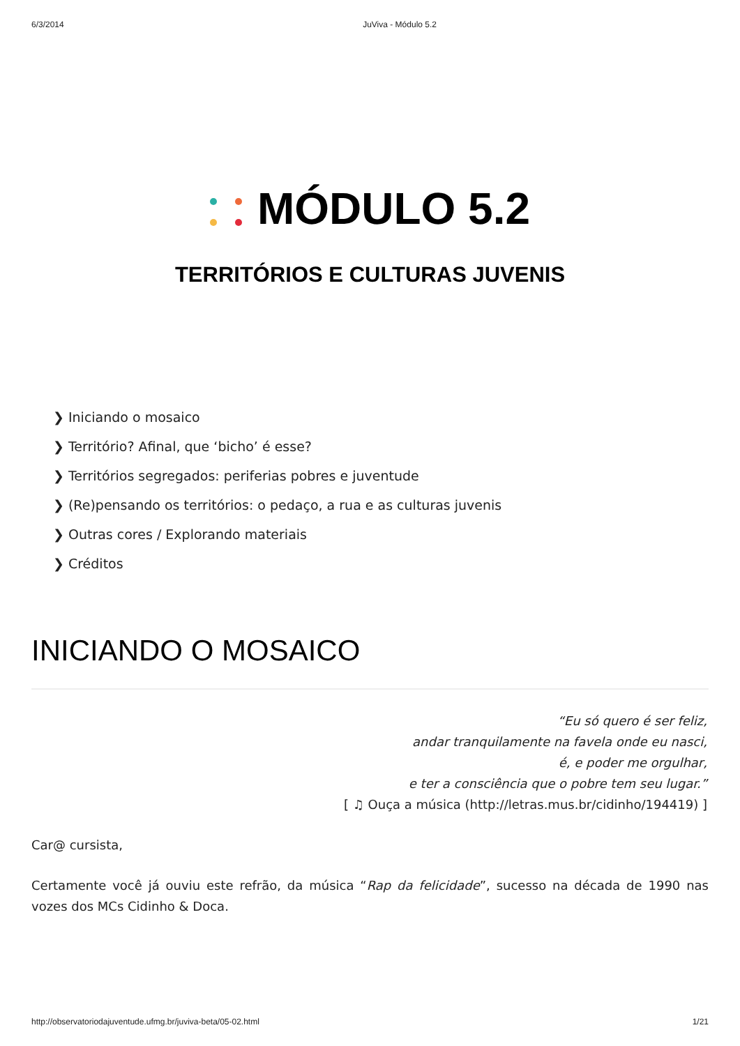6/3/2014 JuViva - Módulo 5.2
MÓDULO 5.2
TERRITÓRIOS E CULTURAS JUVENIS
❯ Iniciando o mosaico
❯ Território? Afinal, que ‘bicho’ é esse?
❯ Territórios segregados: periferias pobres e juventude
❯ (Re)pensando os territórios: o pedaço, a rua e as culturas juvenis
❯ Outras cores / Explorando materiais
❯ Créditos
INICIANDO O MOSAICO
“Eu só quero é ser feliz,
andar tranquilamente na favela onde eu nasci,
é, e poder me orgulhar,
e ter a consciência que o pobre tem seu lugar.”
[ ♫ Ouça a música (http://letras.mus.br/cidinho/194419) ]
Car@ cursista,
Certamente você já ouviu este refrão, da música “Rap da felicidade”, sucesso na década de 1990 nas vozes dos MCs Cidinho & Doca.
http://observatoriodajuventude.ufmg.br/juviva-beta/05-02.html 1/21